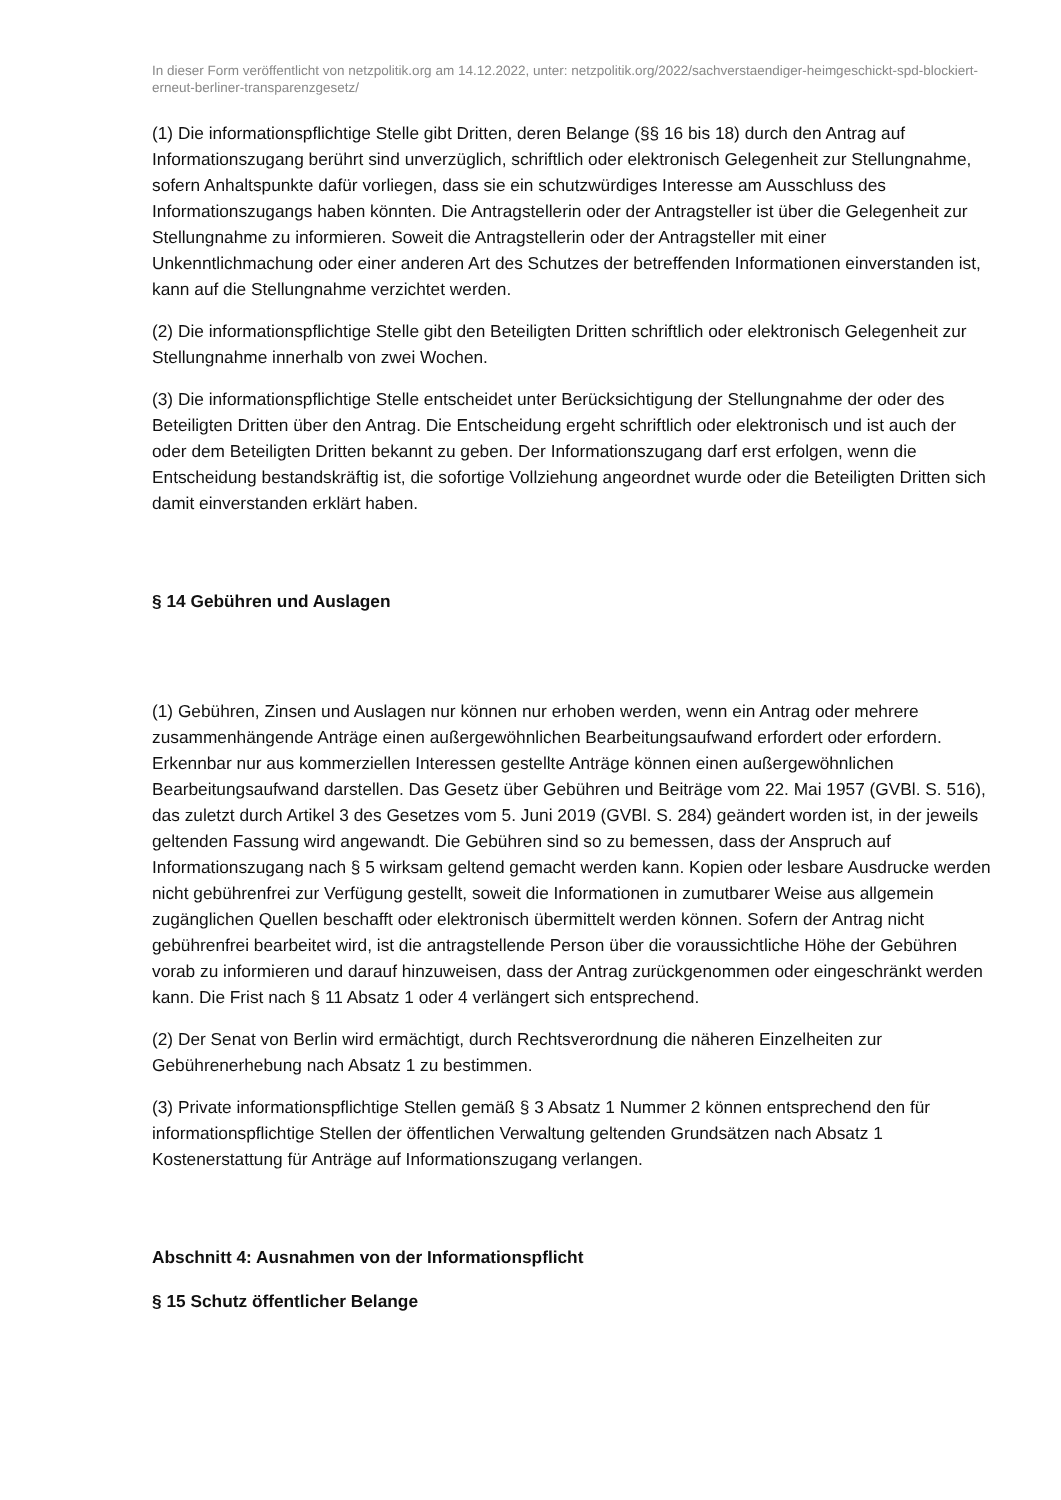In dieser Form veröffentlicht von netzpolitik.org am 14.12.2022, unter: netzpolitik.org/2022/sachverstaendiger-heimgeschickt-spd-blockiert-erneut-berliner-transparenzgesetz/
(1) Die informationspflichtige Stelle gibt Dritten, deren Belange (§§ 16 bis 18) durch den Antrag auf Informationszugang berührt sind unverzüglich, schriftlich oder elektronisch Gelegenheit zur Stellungnahme, sofern Anhaltspunkte dafür vorliegen, dass sie ein schutzwürdiges Interesse am Ausschluss des Informationszugangs haben könnten. Die Antragstellerin oder der Antragsteller ist über die Gelegenheit zur Stellungnahme zu informieren. Soweit die Antragstellerin oder der Antragsteller mit einer Unkenntlichmachung oder einer anderen Art des Schutzes der betreffenden Informationen einverstanden ist, kann auf die Stellungnahme verzichtet werden.
(2) Die informationspflichtige Stelle gibt den Beteiligten Dritten schriftlich oder elektronisch Gelegenheit zur Stellungnahme innerhalb von zwei Wochen.
(3) Die informationspflichtige Stelle entscheidet unter Berücksichtigung der Stellungnahme der oder des Beteiligten Dritten über den Antrag. Die Entscheidung ergeht schriftlich oder elektronisch und ist auch der oder dem Beteiligten Dritten bekannt zu geben. Der Informationszugang darf erst erfolgen, wenn die Entscheidung bestandskräftig ist, die sofortige Vollziehung angeordnet wurde oder die Beteiligten Dritten sich damit einverstanden erklärt haben.
§ 14 Gebühren und Auslagen
(1) Gebühren, Zinsen und Auslagen nur können nur erhoben werden, wenn ein Antrag oder mehrere zusammenhängende Anträge einen außergewöhnlichen Bearbeitungsaufwand erfordert oder erfordern. Erkennbar nur aus kommerziellen Interessen gestellte Anträge können einen außergewöhnlichen Bearbeitungsaufwand darstellen. Das Gesetz über Gebühren und Beiträge vom 22. Mai 1957 (GVBl. S. 516), das zuletzt durch Artikel 3 des Gesetzes vom 5. Juni 2019 (GVBl. S. 284) geändert worden ist, in der jeweils geltenden Fassung wird angewandt. Die Gebühren sind so zu bemessen, dass der Anspruch auf Informationszugang nach § 5 wirksam geltend gemacht werden kann. Kopien oder lesbare Ausdrucke werden nicht gebührenfrei zur Verfügung gestellt, soweit die Informationen in zumutbarer Weise aus allgemein zugänglichen Quellen beschafft oder elektronisch übermittelt werden können. Sofern der Antrag nicht gebührenfrei bearbeitet wird, ist die antragstellende Person über die voraussichtliche Höhe der Gebühren vorab zu informieren und darauf hinzuweisen, dass der Antrag zurückgenommen oder eingeschränkt werden kann. Die Frist nach § 11 Absatz 1 oder 4 verlängert sich entsprechend.
(2) Der Senat von Berlin wird ermächtigt, durch Rechtsverordnung die näheren Einzelheiten zur Gebührenerhebung nach Absatz 1 zu bestimmen.
(3) Private informationspflichtige Stellen gemäß § 3 Absatz 1 Nummer 2 können entsprechend den für informationspflichtige Stellen der öffentlichen Verwaltung geltenden Grundsätzen nach Absatz 1 Kostenerstattung für Anträge auf Informationszugang verlangen.
Abschnitt 4: Ausnahmen von der Informationspflicht
§ 15 Schutz öffentlicher Belange